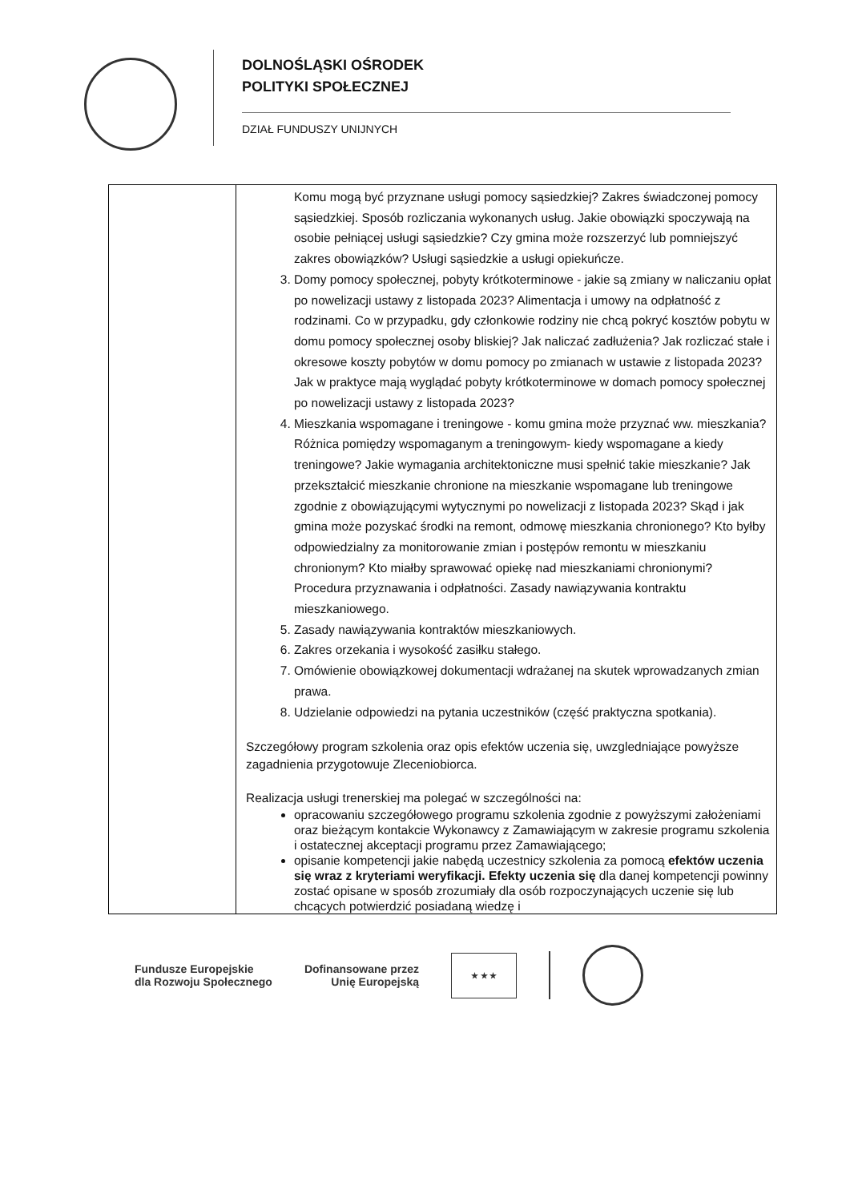DOLNOŚLĄSKI OŚRODEK
POLITYKI SPOŁECZNEJ
DZIAŁ FUNDUSZY UNIJNYCH
| | Komu mogą być przyznane usługi pomocy sąsiedzkiej? Zakres świadczonej pomocy sąsiedzkiej. Sposób rozliczania wykonanych usług. Jakie obowiązki spoczywają na osobie pełniącej usługi sąsiedzkie? Czy gmina może rozszerzyć lub pomniejszyć zakres obowiązków? Usługi sąsiedzkie a usługi opiekuńcze. 3. Domy pomocy społecznej, pobyty krótkoterminowe - jakie są zmiany w naliczaniu opłat po nowelizacji ustawy z listopada 2023? Alimentacja i umowy na odpłatność z rodzinami. Co w przypadku, gdy członkowie rodziny nie chcą pokryć kosztów pobytu w domu pomocy społecznej osoby bliskiej? Jak naliczać zadłużenia? Jak rozliczać stałe i okresowe koszty pobytów w domu pomocy po zmianach w ustawie z listopada 2023? Jak w praktyce mają wyglądać pobyty krótkoterminowe w domach pomocy społecznej po nowelizacji ustawy z listopada 2023? 4. Mieszkania wspomagane i treningowe - komu gmina może przyznać ww. mieszkania? Różnica pomiędzy wspomaganym a treningowym- kiedy wspomagane a kiedy treningowe? Jakie wymagania architektoniczne musi spełnić takie mieszkanie? Jak przekształcić mieszkanie chronione na mieszkanie wspomagane lub treningowe zgodnie z obowiązującymi wytycznymi po nowelizacji z listopada 2023? Skąd i jak gmina może pozyskać środki na remont, odmowę mieszkania chronionego? Kto byłby odpowiedzialny za monitorowanie zmian i postępów remontu w mieszkaniu chronionym? Kto miałby sprawować opiekę nad mieszkaniami chronionymi? Procedura przyznawania i odpłatności. Zasady nawiązywania kontraktu mieszkaniowego. 5. Zasady nawiązywania kontraktów mieszkaniowych. 6. Zakres orzekania i wysokość zasiłku stałego. 7. Omówienie obowiązkowej dokumentacji wdrażanej na skutek wprowadzanych zmian prawa. 8. Udzielanie odpowiedzi na pytania uczestników (część praktyczna spotkania). Szczegółowy program szkolenia oraz opis efektów uczenia się, uwzgledniające powyższe zagadnienia przygotowuje Zleceniobiorca. Realizacja usługi trenerskiej ma polegać w szczególności na: opracowaniu szczegółowego programu szkolenia zgodnie z powyższymi założeniami oraz bieżącym kontakcie Wykonawcy z Zamawiającym w zakresie programu szkolenia i ostatecznej akceptacji programu przez Zamawiającego; opisanie kompetencji jakie nabędą uczestnicy szkolenia za pomocą efektów uczenia się wraz z kryteriami weryfikacji. Efekty uczenia się dla danej kompetencji powinny zostać opisane w sposób zrozumiały dla osób rozpoczynających uczenie się lub chcących potwierdzić posiadaną wiedzę i |
Fundusze Europejskie
dla Rozwoju Społecznego
Dofinansowane przez
Unię Europejską
★ ★ ★